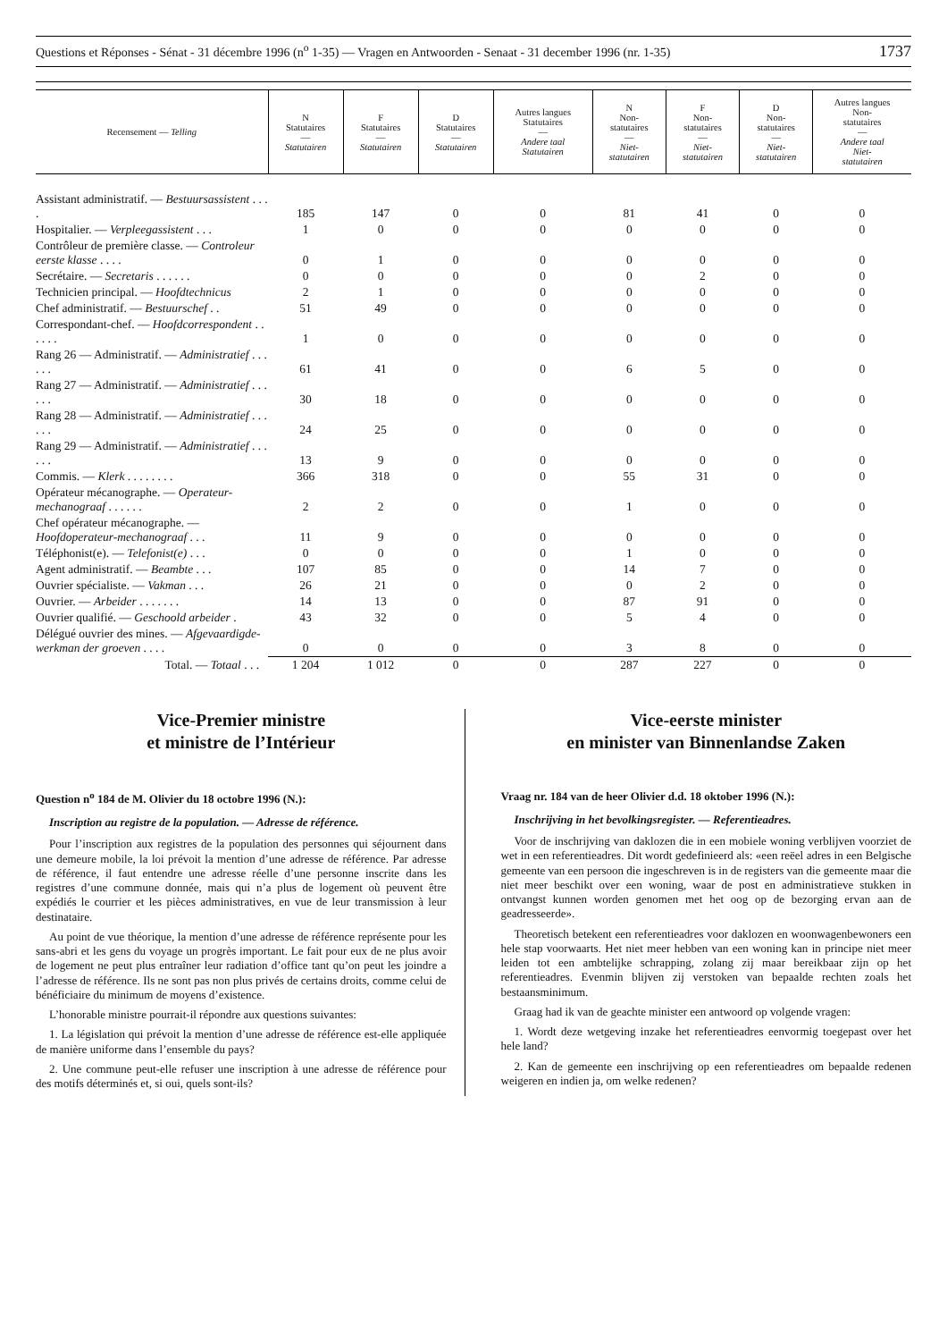Questions et Réponses - Sénat - 31 décembre 1996 (n<sup>o</sup> 1-35) — Vragen en Antwoorden - Senaat - 31 december 1996 (nr. 1-35) 1737
| Recensement — Telling | N Statutaires — Statutairen | F Statutaires — Statutairen | D Statutaires — Statutairen | Autres langues Statutaires — Andere taal Statutairen | N Non- statutaires — Niet- statutairen | F Non- statutaires — Niet- statutairen | D Non- statutaires — Niet- statutairen | Autres langues Non- statutaires — Andere taal Niet- statutairen |
| --- | --- | --- | --- | --- | --- | --- | --- | --- |
| Assistant administratif. — Bestuursassistent . . . . | 185 | 147 | 0 | 0 | 81 | 41 | 0 | 0 |
| Hospitalier. — Verpleegassistent . . . | 1 | 0 | 0 | 0 | 0 | 0 | 0 | 0 |
| Contrôleur de première classe. — Controleur eerste klasse . . . . | 0 | 1 | 0 | 0 | 0 | 0 | 0 | 0 |
| Secrétaire. — Secretaris . . . . . . | 0 | 0 | 0 | 0 | 0 | 2 | 0 | 0 |
| Technicien principal. — Hoofdtechnicus | 2 | 1 | 0 | 0 | 0 | 0 | 0 | 0 |
| Chef administratif. — Bestuurschef . . | 51 | 49 | 0 | 0 | 0 | 0 | 0 | 0 |
| Correspondant-chef. — Hoofdcorrespondent . . . . . . | 1 | 0 | 0 | 0 | 0 | 0 | 0 | 0 |
| Rang 26 — Administratif. — Administratief . . . . . . | 61 | 41 | 0 | 0 | 6 | 5 | 0 | 0 |
| Rang 27 — Administratif. — Administratief . . . . . . | 30 | 18 | 0 | 0 | 0 | 0 | 0 | 0 |
| Rang 28 — Administratif. — Administratief . . . . . . | 24 | 25 | 0 | 0 | 0 | 0 | 0 | 0 |
| Rang 29 — Administratif. — Administratief . . . . . . | 13 | 9 | 0 | 0 | 0 | 0 | 0 | 0 |
| Commis. — Klerk . . . . . . . . | 366 | 318 | 0 | 0 | 55 | 31 | 0 | 0 |
| Opérateur mécanographe. — Operateur-mechanograaf . . . . . . | 2 | 2 | 0 | 0 | 1 | 0 | 0 | 0 |
| Chef opérateur mécanographe. — Hoofdoperateur-mechanograaf . . . | 11 | 9 | 0 | 0 | 0 | 0 | 0 | 0 |
| Téléphonist(e). — Telefonist(e) . . . | 0 | 0 | 0 | 0 | 1 | 0 | 0 | 0 |
| Agent administratif. — Beambte . . . | 107 | 85 | 0 | 0 | 14 | 7 | 0 | 0 |
| Ouvrier spécialiste. — Vakman . . . | 26 | 21 | 0 | 0 | 0 | 2 | 0 | 0 |
| Ouvrier. — Arbeider . . . . . . . | 14 | 13 | 0 | 0 | 87 | 91 | 0 | 0 |
| Ouvrier qualifié. — Geschoold arbeider . | 43 | 32 | 0 | 0 | 5 | 4 | 0 | 0 |
| Délégué ouvrier des mines. — Afgevaardigde-werkman der groeven . . . . | 0 | 0 | 0 | 0 | 3 | 8 | 0 | 0 |
| Total. — Totaal . . . | 1 204 | 1 012 | 0 | 0 | 287 | 227 | 0 | 0 |
Vice-Premier ministre
et ministre de l’Intérieur
Question n<sup>o</sup> 184 de M. Olivier du 18 octobre 1996 (N.):
Inscription au registre de la population. — Adresse de référence.
Pour l’inscription aux registres de la population des personnes qui séjournent dans une demeure mobile, la loi prévoit la mention d’une adresse de référence. Par adresse de référence, il faut entendre une adresse réelle d’une personne inscrite dans les registres d’une commune donnée, mais qui n’a plus de logement où peuvent être expédiés le courrier et les pièces administratives, en vue de leur transmission à leur destinataire.
Au point de vue théorique, la mention d’une adresse de référence représente pour les sans-abri et les gens du voyage un progrès important. Le fait pour eux de ne plus avoir de logement ne peut plus entraîner leur radiation d’office tant qu’on peut les joindre a l’adresse de référence. Ils ne sont pas non plus privés de certains droits, comme celui de bénéficiaire du minimum de moyens d’existence.
L’honorable ministre pourrait-il répondre aux questions suivantes:
1. La législation qui prévoit la mention d’une adresse de référence est-elle appliquée de manière uniforme dans l’ensemble du pays?
2. Une commune peut-elle refuser une inscription à une adresse de référence pour des motifs déterminés et, si oui, quels sont-ils?
Vice-eerste minister
en minister van Binnenlandse Zaken
Vraag nr. 184 van de heer Olivier d.d. 18 oktober 1996 (N.):
Inschrijving in het bevolkingsregister. — Referentieadres.
Voor de inschrijving van daklozen die in een mobiele woning verblijven voorziet de wet in een referentieadres. Dit wordt gedefinieerd als: «een reëel adres in een Belgische gemeente van een persoon die ingeschreven is in de registers van die gemeente maar die niet meer beschikt over een woning, waar de post en administratieve stukken in ontvangst kunnen worden genomen met het oog op de bezorging ervan aan de geadresseerde».
Theoretisch betekent een referentieadres voor daklozen en woonwagenbewoners een hele stap voorwaarts. Het niet meer hebben van een woning kan in principe niet meer leiden tot een ambtelijke schrapping, zolang zij maar bereikbaar zijn op het referentieadres. Evenmin blijven zij verstoken van bepaalde rechten zoals het bestaansminimum.
Graag had ik van de geachte minister een antwoord op volgende vragen:
1. Wordt deze wetgeving inzake het referentieadres eenvormig toegepast over het hele land?
2. Kan de gemeente een inschrijving op een referentieadres om bepaalde redenen weigeren en indien ja, om welke redenen?